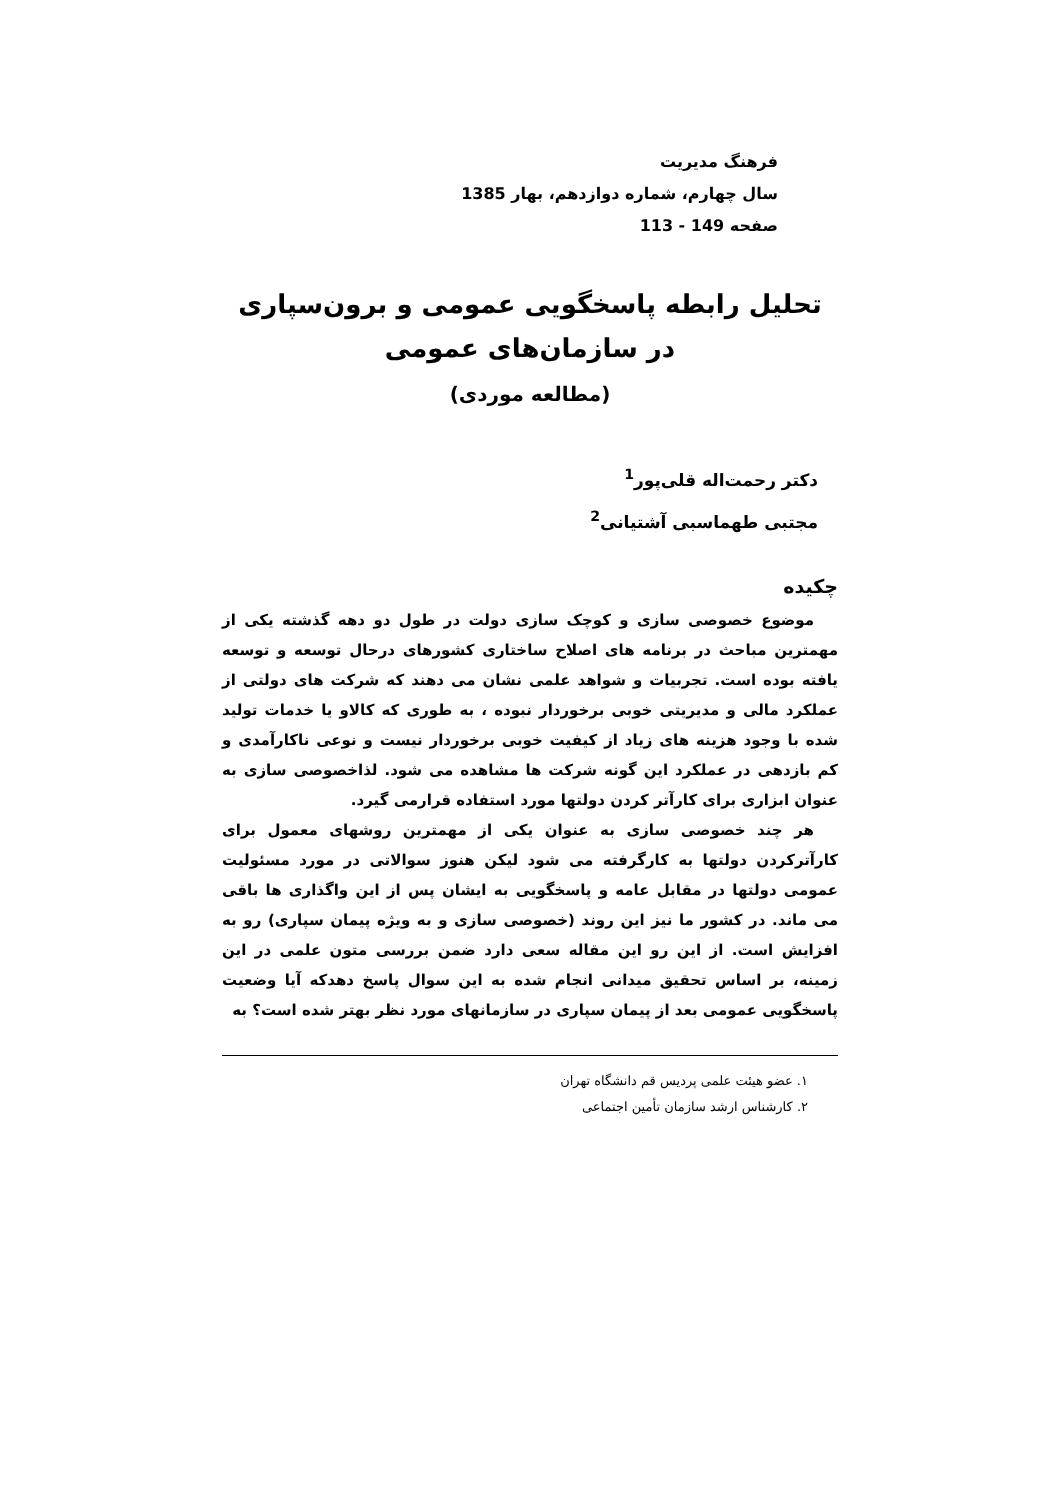فرهنگ مدیریت
سال چهارم، شماره دوازدهم، بهار 1385
صفحه 149 - 113
تحلیل رابطه پاسخگویی عمومی و برون‌سپاری
در سازمان‌های عمومی
(مطالعه موردی)
دکتر رحمت‌اله قلی‌پور<sup>1</sup>
مجتبی طهماسبی آشتیانی<sup>2</sup>
چکیده
موضوع خصوصی سازی و کوچک سازی دولت در طول دو دهه گذشته یکی از مهمترین مباحث در برنامه های اصلاح ساختاری کشورهای درحال توسعه و توسعه یافته بوده است. تجربیات و شواهد علمی نشان می دهند که شرکت های دولتی از عملکرد مالی و مدیریتی خوبی برخوردار نبوده ، به طوری که کالاو یا خدمات تولید شده با وجود هزینه های زیاد از کیفیت خوبی برخوردار نیست و نوعی ناکارآمدی و کم بازدهی در عملکرد این گونه شرکت ها مشاهده می شود. لذاخصوصی سازی به عنوان ابزاری برای کارآتر کردن دولتها مورد استفاده قرارمی گیرد.
هر چند خصوصی سازی به عنوان یکی از مهمترین روشهای معمول برای کارآترکردن دولتها به کارگرفته می شود لیکن هنوز سوالاتی در مورد مسئولیت عمومی دولتها در مقابل عامه و پاسخگویی به ایشان پس از این واگذاری ها باقی می ماند. در کشور ما نیز این روند (خصوصی سازی و به ویژه پیمان سپاری) رو به افزایش است. از این رو این مقاله سعی دارد ضمن بررسی متون علمی در این زمینه، بر اساس تحقیق میدانی انجام شده به این سوال پاسخ دهدکه آیا وضعیت پاسخگویی عمومی بعد از پیمان سپاری در سازمانهای مورد نظر بهتر شده است؟ به
۱. عضو هیئت علمی پردیس قم دانشگاه تهران
۲. کارشناس ارشد سازمان تأمین اجتماعی